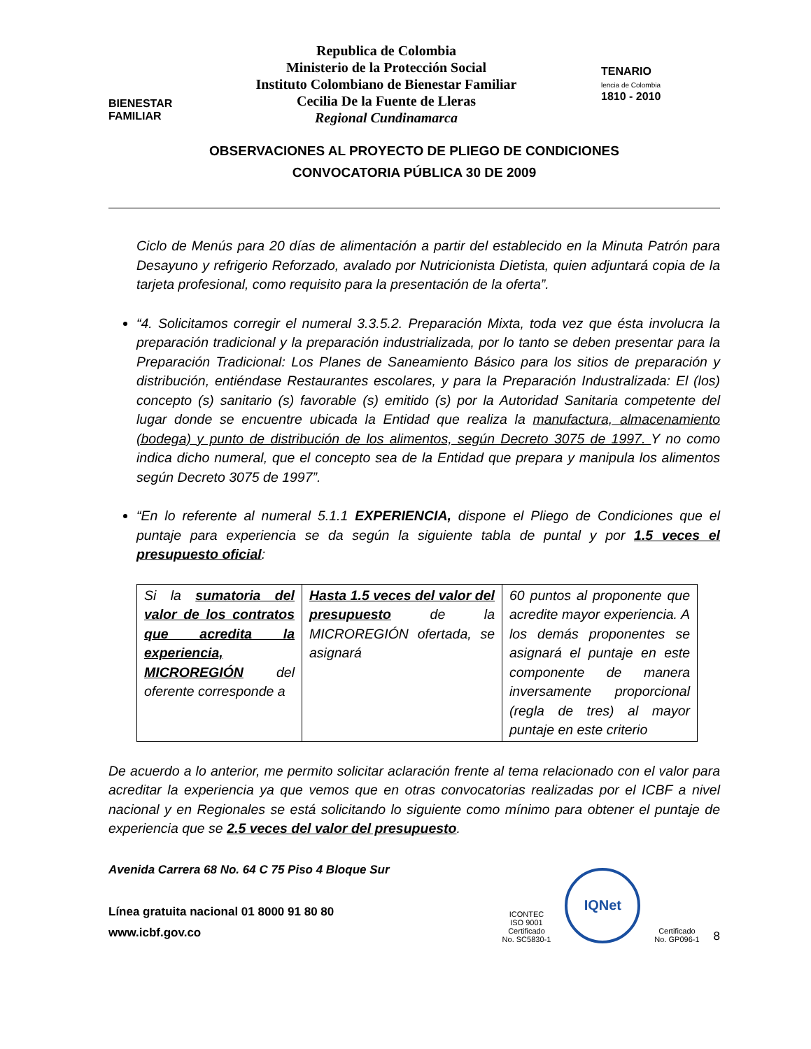BIENESTAR
FAMILIAR
Republica de Colombia
Ministerio de la Protección Social
Instituto Colombiano de Bienestar Familiar
Cecilia De la Fuente de Lleras
Regional Cundinamarca
TENARIO
lencia de Colombia
1810 - 2010
OBSERVACIONES AL PROYECTO DE PLIEGO DE CONDICIONES
CONVOCATORIA PÚBLICA 30 DE 2009
Ciclo de Menús para 20 días de alimentación a partir del establecido en la Minuta Patrón para Desayuno y refrigerio Reforzado, avalado por Nutricionista Dietista, quien adjuntará copia de la tarjeta profesional, como requisito para la presentación de la oferta”.
“4. Solicitamos corregir el numeral 3.3.5.2. Preparación Mixta, toda vez que ésta involucra la preparación tradicional y la preparación industrializada, por lo tanto se deben presentar para la Preparación Tradicional: Los Planes de Saneamiento Básico para los sitios de preparación y distribución, entiéndase Restaurantes escolares, y para la Preparación Industralizada: El (los) concepto (s) sanitario (s) favorable (s) emitido (s) por la Autoridad Sanitaria competente del lugar donde se encuentre ubicada la Entidad que realiza la manufactura, almacenamiento (bodega) y punto de distribución de los alimentos, según Decreto 3075 de 1997. Y no como indica dicho numeral, que el concepto sea de la Entidad que prepara y manipula los alimentos según Decreto 3075 de 1997”.
“En lo referente al numeral 5.1.1 EXPERIENCIA, dispone el Pliego de Condiciones que el puntaje para experiencia se da según la siguiente tabla de puntal y por 1.5 veces el presupuesto oficial:
| Si la sumatoria del valor de los contratos que acredita la experiencia, MICROREGIÓN del oferente corresponde a | Hasta 1.5 veces del valor del presupuesto de la MICROREGIÓN ofertada, se asignará | 60 puntos al proponente que acredite mayor experiencia. A los demás proponentes se asignará el puntaje en este componente de manera inversamente proporcional (regla de tres) al mayor puntaje en este criterio |
De acuerdo a lo anterior, me permito solicitar aclaración frente al tema relacionado con el valor para acreditar la experiencia ya que vemos que en otras convocatorias realizadas por el ICBF a nivel nacional y en Regionales se está solicitando lo siguiente como mínimo para obtener el puntaje de experiencia que se 2.5 veces del valor del presupuesto.
Avenida Carrera 68 No. 64 C 75 Piso 4 Bloque Sur
Línea gratuita nacional 01 8000 91 80 80
www.icbf.gov.co
ICONTEC
ISO 9001
Certificado
No. SC5830-1
IQNet
Certificado
No. GP096-1
8